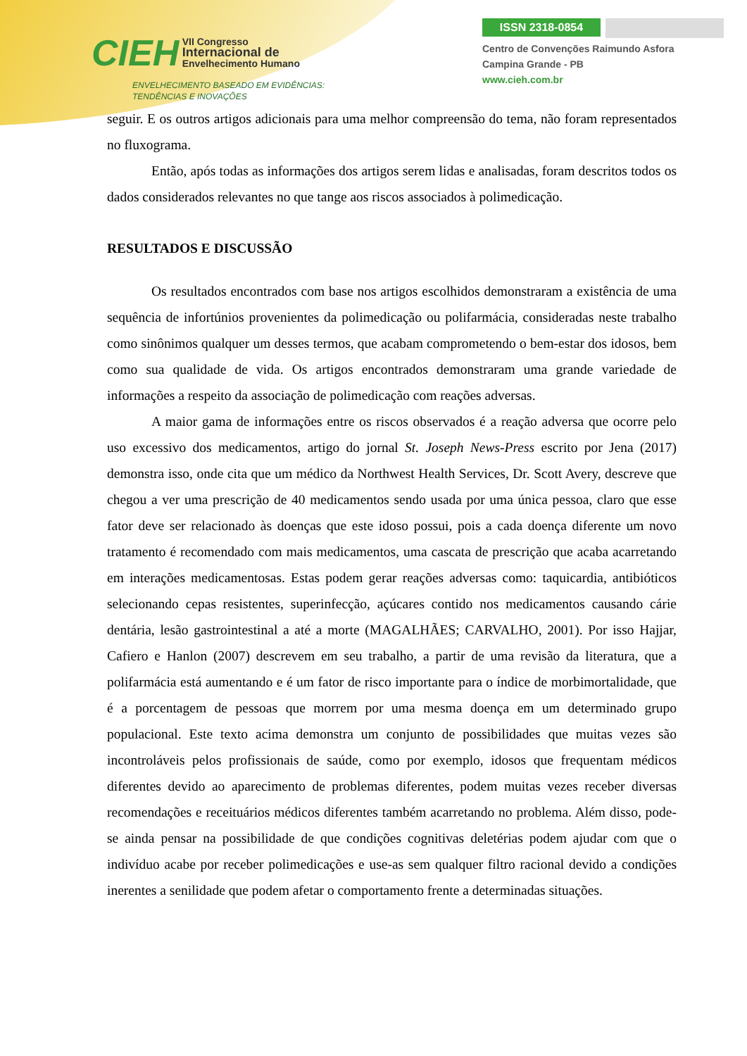CIEH VII Congresso
Internacional de
Envelhecimento Humano
ENVELHECIMENTO BASEADO EM EVIDÊNCIAS:
TENDÊNCIAS E INOVAÇÕES
ISSN 2318-0854
Centro de Convenções Raimundo Asfora
Campina Grande - PB
www.cieh.com.br
seguir. E os outros artigos adicionais para uma melhor compreensão do tema, não foram representados no fluxograma.
Então, após todas as informações dos artigos serem lidas e analisadas, foram descritos todos os dados considerados relevantes no que tange aos riscos associados à polimedicação.
RESULTADOS E DISCUSSÃO
Os resultados encontrados com base nos artigos escolhidos demonstraram a existência de uma sequência de infortúnios provenientes da polimedicação ou polifarmácia, consideradas neste trabalho como sinônimos qualquer um desses termos, que acabam comprometendo o bem-estar dos idosos, bem como sua qualidade de vida. Os artigos encontrados demonstraram uma grande variedade de informações a respeito da associação de polimedicação com reações adversas.
A maior gama de informações entre os riscos observados é a reação adversa que ocorre pelo uso excessivo dos medicamentos, artigo do jornal St. Joseph News-Press escrito por Jena (2017) demonstra isso, onde cita que um médico da Northwest Health Services, Dr. Scott Avery, descreve que chegou a ver uma prescrição de 40 medicamentos sendo usada por uma única pessoa, claro que esse fator deve ser relacionado às doenças que este idoso possui, pois a cada doença diferente um novo tratamento é recomendado com mais medicamentos, uma cascata de prescrição que acaba acarretando em interações medicamentosas. Estas podem gerar reações adversas como: taquicardia, antibióticos selecionando cepas resistentes, superinfecção, açúcares contido nos medicamentos causando cárie dentária, lesão gastrointestinal a até a morte (MAGALHÃES; CARVALHO, 2001). Por isso Hajjar, Cafiero e Hanlon (2007) descrevem em seu trabalho, a partir de uma revisão da literatura, que a polifarmácia está aumentando e é um fator de risco importante para o índice de morbimortalidade, que é a porcentagem de pessoas que morrem por uma mesma doença em um determinado grupo populacional. Este texto acima demonstra um conjunto de possibilidades que muitas vezes são incontroláveis pelos profissionais de saúde, como por exemplo, idosos que frequentam médicos diferentes devido ao aparecimento de problemas diferentes, podem muitas vezes receber diversas recomendações e receituários médicos diferentes também acarretando no problema. Além disso, pode-se ainda pensar na possibilidade de que condições cognitivas deletérias podem ajudar com que o indivíduo acabe por receber polimedicações e use-as sem qualquer filtro racional devido a condições inerentes a senilidade que podem afetar o comportamento frente a determinadas situações.